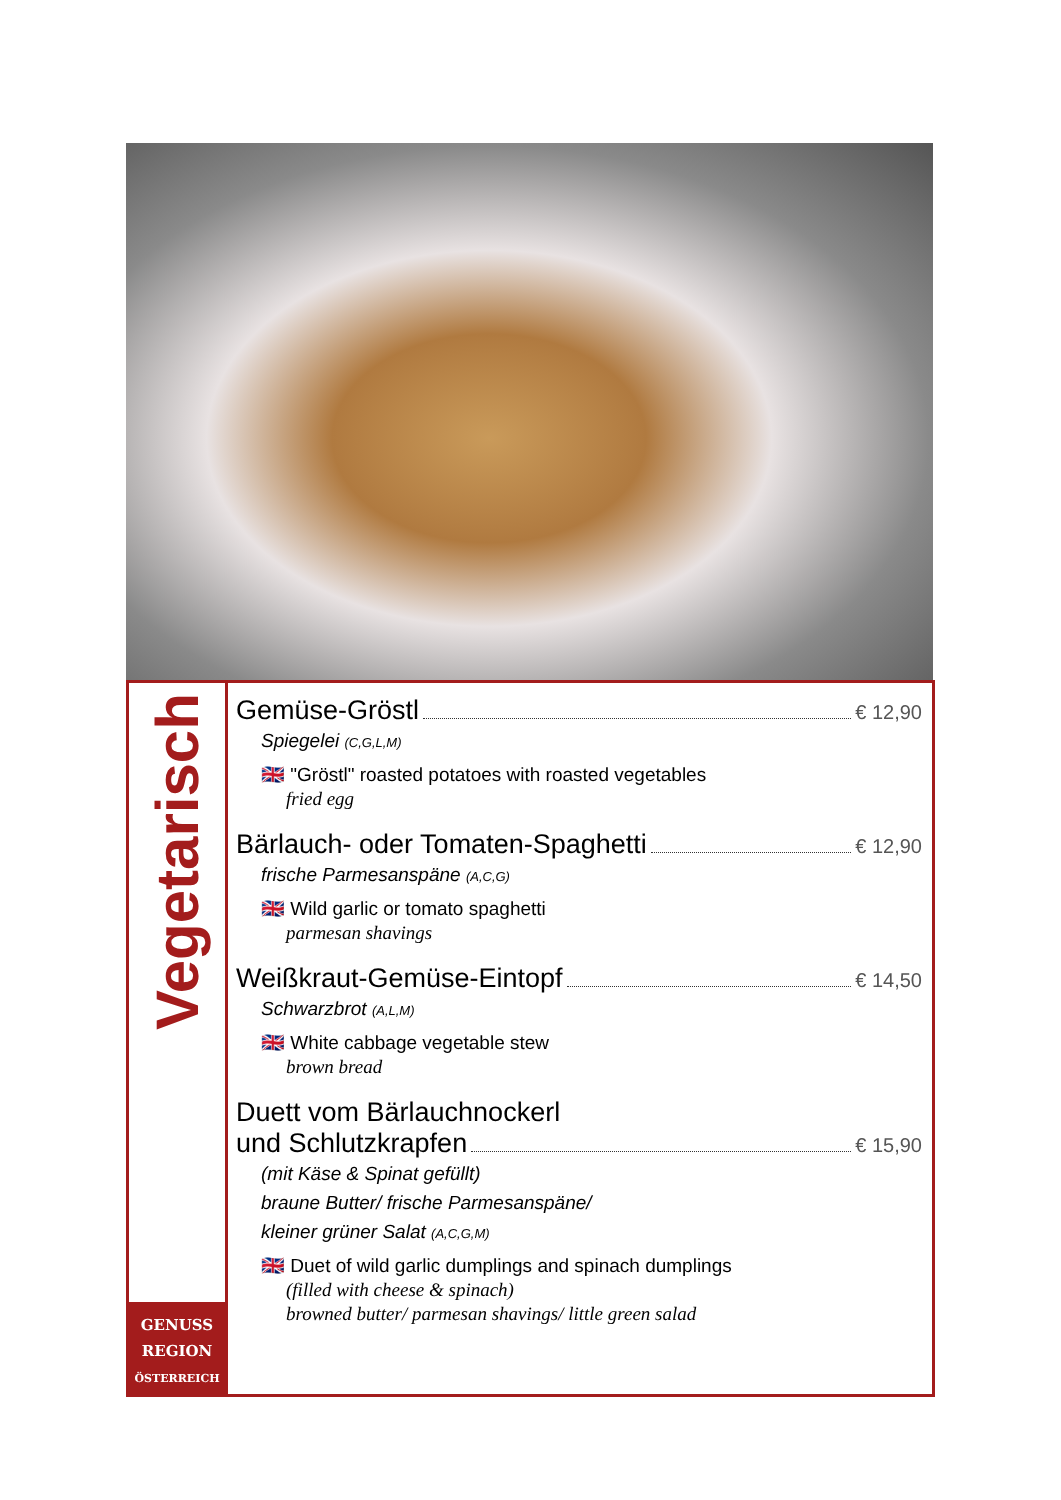Vegetarisch
GENUSS
REGION
ÖSTERREICH
Gemüse-Gröstl € 12,90
Spiegelei (C,G,L,M)
🇬🇧 "Gröstl" roasted potatoes with roasted vegetables
fried egg
Bärlauch- oder Tomaten-Spaghetti € 12,90
frische Parmesanspäne (A,C,G)
🇬🇧 Wild garlic or tomato spaghetti
parmesan shavings
Weißkraut-Gemüse-Eintopf € 14,50
Schwarzbrot (A,L,M)
🇬🇧 White cabbage vegetable stew
brown bread
Duett vom Bärlauchnockerl
und Schlutzkrapfen € 15,90
(mit Käse & Spinat gefüllt)
braune Butter/ frische Parmesanspäne/
kleiner grüner Salat (A,C,G,M)
🇬🇧 Duet of wild garlic dumplings and spinach dumplings
(filled with cheese & spinach)
browned butter/ parmesan shavings/ little green salad